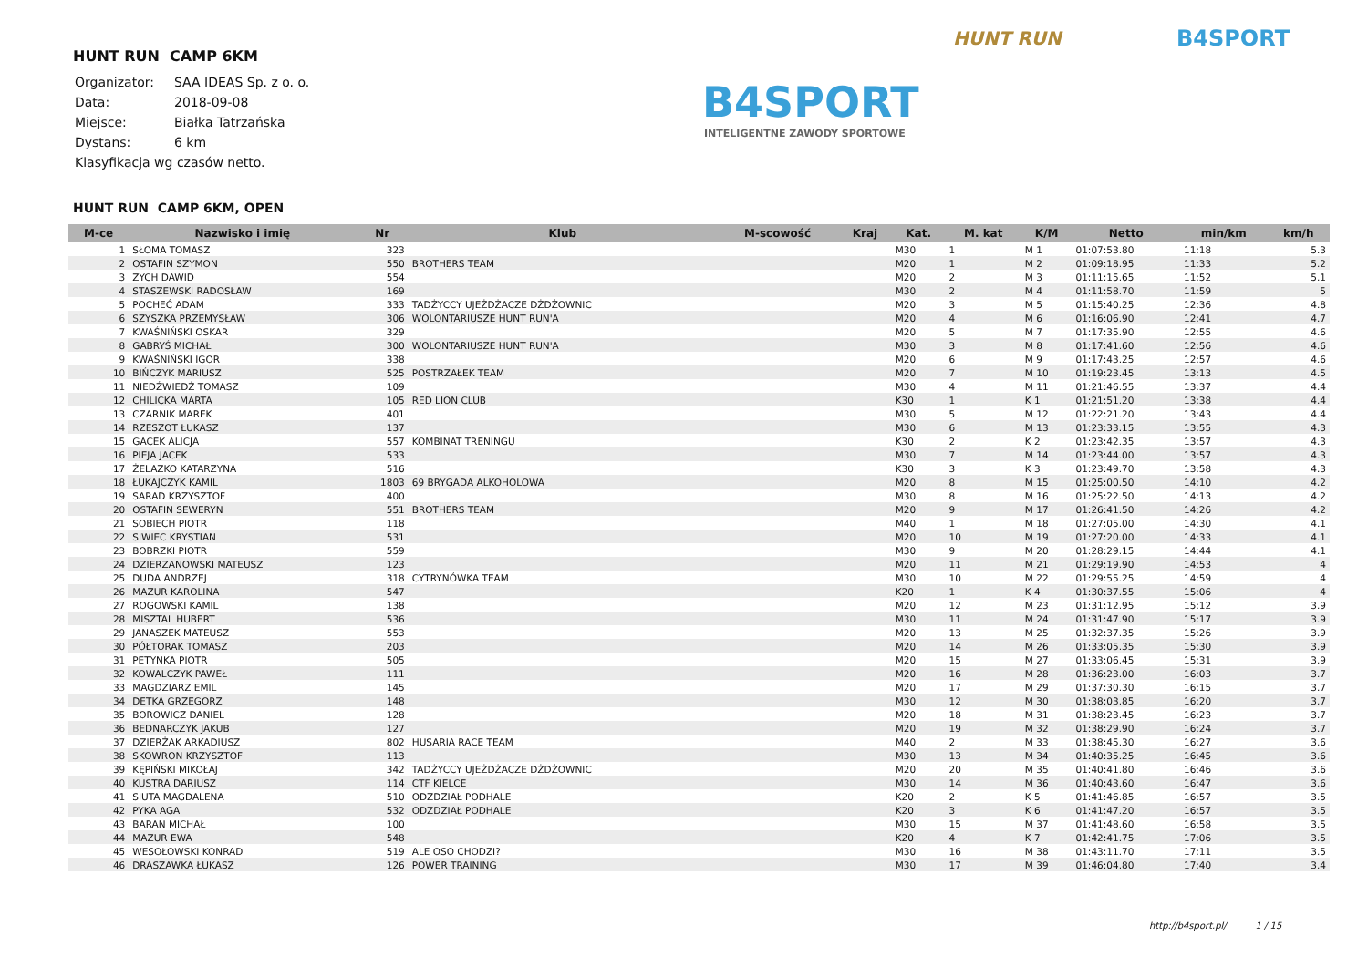HUNT RUN CAMP 6KM
| Organizator: | SAA IDEAS Sp. z o. o. |
| Data: | 2018-09-08 |
| Miejsce: | Białka Tatrzańska |
| Dystans: | 6 km |
| Klasyfikacja wg czasów netto. | |
HUNT RUN B4SPORT
B4SPORT
INTELIGENTNE ZAWODY SPORTOWE
HUNT RUN CAMP 6KM, OPEN
| M-ce | Nazwisko i imię | Nr | Klub | M-scowość | Kraj | Kat. | M. kat | K/M | Netto | min/km | km/h |
| --- | --- | --- | --- | --- | --- | --- | --- | --- | --- | --- | --- |
| 1 | SŁOMA TOMASZ | 323 | | | | M30 | 1 | M 1 | 01:07:53.80 | 11:18 | 5.3 |
| 2 | OSTAFIN SZYMON | 550 | BROTHERS TEAM | | | M20 | 1 | M 2 | 01:09:18.95 | 11:33 | 5.2 |
| 3 | ZYCH DAWID | 554 | | | | M20 | 2 | M 3 | 01:11:15.65 | 11:52 | 5.1 |
| 4 | STASZEWSKI RADOSŁAW | 169 | | | | M30 | 2 | M 4 | 01:11:58.70 | 11:59 | 5 |
| 5 | POCHEĆ ADAM | 333 | TADŻYCCY UJEŻDŻACZE DŻDŻOWNIC | | | M20 | 3 | M 5 | 01:15:40.25 | 12:36 | 4.8 |
| 6 | SZYSZKA PRZEMYSŁAW | 306 | WOLONTARIUSZE HUNT RUN'A | | | M20 | 4 | M 6 | 01:16:06.90 | 12:41 | 4.7 |
| 7 | KWAŚNIŃSKI OSKAR | 329 | | | | M20 | 5 | M 7 | 01:17:35.90 | 12:55 | 4.6 |
| 8 | GABRYŚ MICHAŁ | 300 | WOLONTARIUSZE HUNT RUN'A | | | M30 | 3 | M 8 | 01:17:41.60 | 12:56 | 4.6 |
| 9 | KWAŚNIŃSKI IGOR | 338 | | | | M20 | 6 | M 9 | 01:17:43.25 | 12:57 | 4.6 |
| 10 | BIŃCZYK MARIUSZ | 525 | POSTRZAŁEK TEAM | | | M20 | 7 | M 10 | 01:19:23.45 | 13:13 | 4.5 |
| 11 | NIEDŹWIEDŹ TOMASZ | 109 | | | | M30 | 4 | M 11 | 01:21:46.55 | 13:37 | 4.4 |
| 12 | CHILICKA MARTA | 105 | RED LION CLUB | | | K30 | 1 | K 1 | 01:21:51.20 | 13:38 | 4.4 |
| 13 | CZARNIK MAREK | 401 | | | | M30 | 5 | M 12 | 01:22:21.20 | 13:43 | 4.4 |
| 14 | RZESZOT ŁUKASZ | 137 | | | | M30 | 6 | M 13 | 01:23:33.15 | 13:55 | 4.3 |
| 15 | GACEK ALICJA | 557 | KOMBINAT TRENINGU | | | K30 | 2 | K 2 | 01:23:42.35 | 13:57 | 4.3 |
| 16 | PIEJA JACEK | 533 | | | | M30 | 7 | M 14 | 01:23:44.00 | 13:57 | 4.3 |
| 17 | ŻELAZKO KATARZYNA | 516 | | | | K30 | 3 | K 3 | 01:23:49.70 | 13:58 | 4.3 |
| 18 | ŁUKAJCZYK KAMIL | 1803 | 69 BRYGADA ALKOHOLOWA | | | M20 | 8 | M 15 | 01:25:00.50 | 14:10 | 4.2 |
| 19 | SARAD KRZYSZTOF | 400 | | | | M30 | 8 | M 16 | 01:25:22.50 | 14:13 | 4.2 |
| 20 | OSTAFIN SEWERYN | 551 | BROTHERS TEAM | | | M20 | 9 | M 17 | 01:26:41.50 | 14:26 | 4.2 |
| 21 | SOBIECH PIOTR | 118 | | | | M40 | 1 | M 18 | 01:27:05.00 | 14:30 | 4.1 |
| 22 | SIWIEC KRYSTIAN | 531 | | | | M20 | 10 | M 19 | 01:27:20.00 | 14:33 | 4.1 |
| 23 | BOBRZKI PIOTR | 559 | | | | M30 | 9 | M 20 | 01:28:29.15 | 14:44 | 4.1 |
| 24 | DZIERZANOWSKI MATEUSZ | 123 | | | | M20 | 11 | M 21 | 01:29:19.90 | 14:53 | 4 |
| 25 | DUDA ANDRZEJ | 318 | CYTRYNÓWKA TEAM | | | M30 | 10 | M 22 | 01:29:55.25 | 14:59 | 4 |
| 26 | MAZUR KAROLINA | 547 | | | | K20 | 1 | K 4 | 01:30:37.55 | 15:06 | 4 |
| 27 | ROGOWSKI KAMIL | 138 | | | | M20 | 12 | M 23 | 01:31:12.95 | 15:12 | 3.9 |
| 28 | MISZTAL HUBERT | 536 | | | | M30 | 11 | M 24 | 01:31:47.90 | 15:17 | 3.9 |
| 29 | JANASZEK MATEUSZ | 553 | | | | M20 | 13 | M 25 | 01:32:37.35 | 15:26 | 3.9 |
| 30 | PÓŁTORAK TOMASZ | 203 | | | | M20 | 14 | M 26 | 01:33:05.35 | 15:30 | 3.9 |
| 31 | PETYNKA PIOTR | 505 | | | | M20 | 15 | M 27 | 01:33:06.45 | 15:31 | 3.9 |
| 32 | KOWALCZYK PAWEŁ | 111 | | | | M20 | 16 | M 28 | 01:36:23.00 | 16:03 | 3.7 |
| 33 | MAGDZIARZ EMIL | 145 | | | | M20 | 17 | M 29 | 01:37:30.30 | 16:15 | 3.7 |
| 34 | DETKA GRZEGORZ | 148 | | | | M30 | 12 | M 30 | 01:38:03.85 | 16:20 | 3.7 |
| 35 | BOROWICZ DANIEL | 128 | | | | M20 | 18 | M 31 | 01:38:23.45 | 16:23 | 3.7 |
| 36 | BEDNARCZYK JAKUB | 127 | | | | M20 | 19 | M 32 | 01:38:29.90 | 16:24 | 3.7 |
| 37 | DZIERŻAK ARKADIUSZ | 802 | HUSARIA RACE TEAM | | | M40 | 2 | M 33 | 01:38:45.30 | 16:27 | 3.6 |
| 38 | SKOWRON KRZYSZTOF | 113 | | | | M30 | 13 | M 34 | 01:40:35.25 | 16:45 | 3.6 |
| 39 | KĘPIŃSKI MIKOŁAJ | 342 | TADŻYCCY UJEŻDŻACZE DŻDŻOWNIC | | | M20 | 20 | M 35 | 01:40:41.80 | 16:46 | 3.6 |
| 40 | KUSTRA DARIUSZ | 114 | CTF KIELCE | | | M30 | 14 | M 36 | 01:40:43.60 | 16:47 | 3.6 |
| 41 | SIUTA MAGDALENA | 510 | ODZDZIAŁ PODHALE | | | K20 | 2 | K 5 | 01:41:46.85 | 16:57 | 3.5 |
| 42 | PYKA AGA | 532 | ODZDZIAŁ PODHALE | | | K20 | 3 | K 6 | 01:41:47.20 | 16:57 | 3.5 |
| 43 | BARAN MICHAŁ | 100 | | | | M30 | 15 | M 37 | 01:41:48.60 | 16:58 | 3.5 |
| 44 | MAZUR EWA | 548 | | | | K20 | 4 | K 7 | 01:42:41.75 | 17:06 | 3.5 |
| 45 | WESOŁOWSKI KONRAD | 519 | ALE OSO CHODZI? | | | M30 | 16 | M 38 | 01:43:11.70 | 17:11 | 3.5 |
| 46 | DRASZAWKA ŁUKASZ | 126 | POWER TRAINING | | | M30 | 17 | M 39 | 01:46:04.80 | 17:40 | 3.4 |
http://b4sport.pl/ 1 / 15